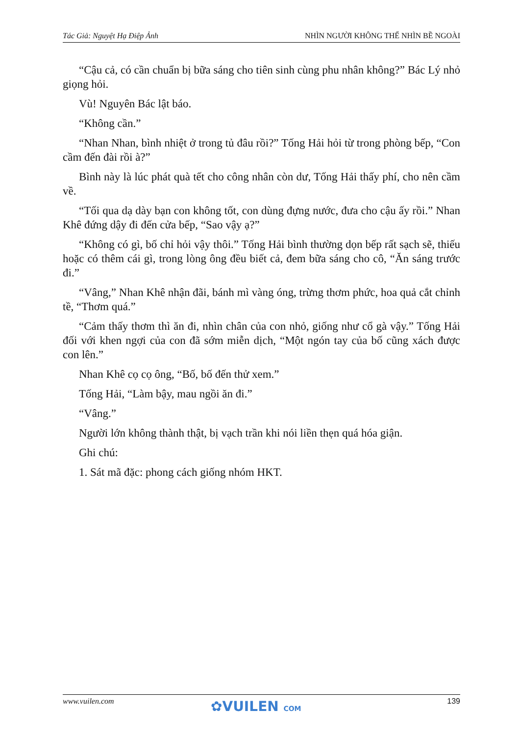Tác Giả: Nguyệt Hạ Điệp Ảnh NHÌN NGƯỜI KHÔNG THỂ NHÌN BỀ NGOÀI
“Cậu cả, có cần chuẩn bị bữa sáng cho tiên sinh cùng phu nhân không?” Bác Lý nhỏ giọng hỏi.
Vù! Nguyên Bác lật báo.
“Không cần.”
“Nhan Nhan, bình nhiệt ở trong tủ đâu rồi?” Tống Hải hỏi từ trong phòng bếp, “Con cầm đến đài rồi à?”
Bình này là lúc phát quà tết cho công nhân còn dư, Tống Hải thấy phí, cho nên cầm về.
“Tối qua dạ dày bạn con không tốt, con dùng đựng nước, đưa cho cậu ấy rồi.” Nhan Khê đứng dậy đi đến cửa bếp, “Sao vậy ạ?”
“Không có gì, bố chỉ hỏi vậy thôi.” Tống Hải bình thường dọn bếp rất sạch sẽ, thiếu hoặc có thêm cái gì, trong lòng ông đều biết cả, đem bữa sáng cho cô, “Ăn sáng trước đi.”
“Vâng,” Nhan Khê nhận đãi, bánh mì vàng óng, trừng thơm phức, hoa quả cắt chỉnh tề, “Thơm quá.”
“Cảm thấy thơm thì ăn đi, nhìn chân của con nhỏ, giống như cổ gà vậy.” Tống Hải đối với khen ngợi của con đã sớm miễn dịch, “Một ngón tay của bố cũng xách được con lên.”
Nhan Khê cọ cọ ông, “Bố, bố đến thử xem.”
Tống Hải, “Làm bậy, mau ngồi ăn đi.”
“Vâng.”
Người lớn không thành thật, bị vạch trần khi nói liền thẹn quá hóa giận.
Ghi chú:
1. Sát mã đặc: phong cách giống nhóm HKT.
www.vuilen.com 139 ✿VUILEN COM